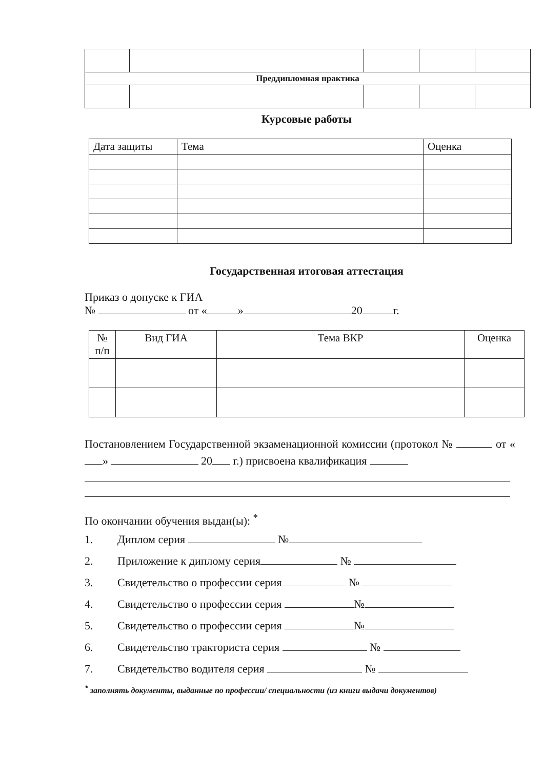| Преддипломная практика | | | | |
| --- | --- | --- | --- | --- |
Курсовые работы
| Дата защиты | Тема | Оценка |
| --- | --- | --- |
Государственная итоговая аттестация
Приказ о допуске к ГИА
№ от « » 20 г.
| № п/п | Вид ГИА | Тема ВКР | Оценка |
| --- | --- | --- | --- |
Постановлением Государственной экзаменационной комиссии (протокол № от « » 20 г.) присвоена квалификация
По окончании обучения выдан(ы): <sup>*</sup>
1. Диплом серия №
2. Приложение к диплому серия №
3. Свидетельство о профессии серия №
4. Свидетельство о профессии серия №
5. Свидетельство о профессии серия №
6. Свидетельство тракториста серия №
7. Свидетельство водителя серия №
<sup>*</sup> заполнять документы, выданные по профессии/ специальности (из книги выдачи документов)